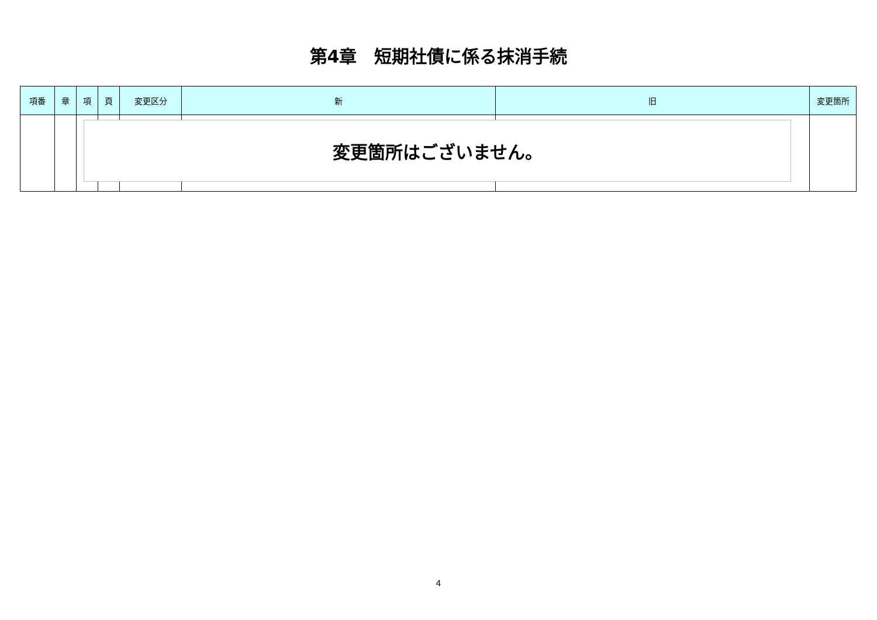第4章　短期社債に係る抹消手続
| 項番 | 章 | 項 | 頁 | 変更区分 | 新 | 旧 | 変更箇所 |
| --- | --- | --- | --- | --- | --- | --- | --- |
変更箇所はございません。
4